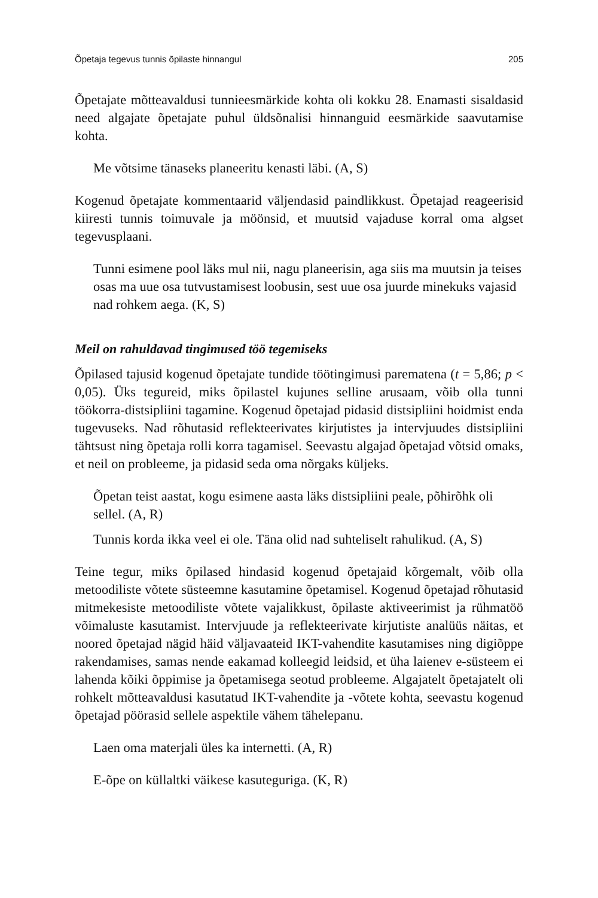Õpetaja tegevus tunnis õpilaste hinnangul 205
Õpetajate mõtteavaldusi tunnieesmärkide kohta oli kokku 28. Enamasti sisaldasid need algajate õpetajate puhul üldsõnalisi hinnanguid eesmärkide saavutamise kohta.
Me võtsime tänaseks planeeritu kenasti läbi. (A, S)
Kogenud õpetajate kommentaarid väljendasid paindlikkust. Õpetajad reageerisid kiiresti tunnis toimuvale ja möönsid, et muutsid vajaduse korral oma algset tegevusplaani.
Tunni esimene pool läks mul nii, nagu planeerisin, aga siis ma muutsin ja teises osas ma uue osa tutvustamisest loobusin, sest uue osa juurde minekuks vajasid nad rohkem aega. (K, S)
Meil on rahuldavad tingimused töö tegemiseks
Õpilased tajusid kogenud õpetajate tundide töötingimusi parematena (t = 5,86; p < 0,05). Üks tegureid, miks õpilastel kujunes selline arusaam, võib olla tunni töökorra-distsipliini tagamine. Kogenud õpetajad pidasid distsipliini hoidmist enda tugevuseks. Nad rõhutasid reflekteerivates kirjutistes ja intervjuudes distsipliini tähtsust ning õpetaja rolli korra tagamisel. Seevastu algajad õpetajad võtsid omaks, et neil on probleeme, ja pidasid seda oma nõrgaks küljeks.
Õpetan teist aastat, kogu esimene aasta läks distsipliini peale, põhirõhk oli sellel. (A, R)
Tunnis korda ikka veel ei ole. Täna olid nad suhteliselt rahulikud. (A, S)
Teine tegur, miks õpilased hindasid kogenud õpetajaid kõrgemalt, võib olla metoodiliste võtete süsteemne kasutamine õpetamisel. Kogenud õpetajad rõhutasid mitmekesiste metoodiliste võtete vajalikkust, õpilaste aktiveerimist ja rühmatöö võimaluste kasutamist. Intervjuude ja reflekteerivate kirjutiste analüüs näitas, et noored õpetajad nägid häid väljavaateid IKT-vahendite kasutamises ning digiõppe rakendamises, samas nende eakamad kolleegid leidsid, et üha laienev e-süsteem ei lahenda kõiki õppimise ja õpetamisega seotud probleeme. Algajatelt õpetajatelt oli rohkelt mõtteavaldusi kasutatud IKT-vahendite ja -võtete kohta, seevastu kogenud õpetajad pöörasid sellele aspektile vähem tähelepanu.
Laen oma materjali üles ka internetti. (A, R)
E-õpe on küllaltki väikese kasuteguriga. (K, R)